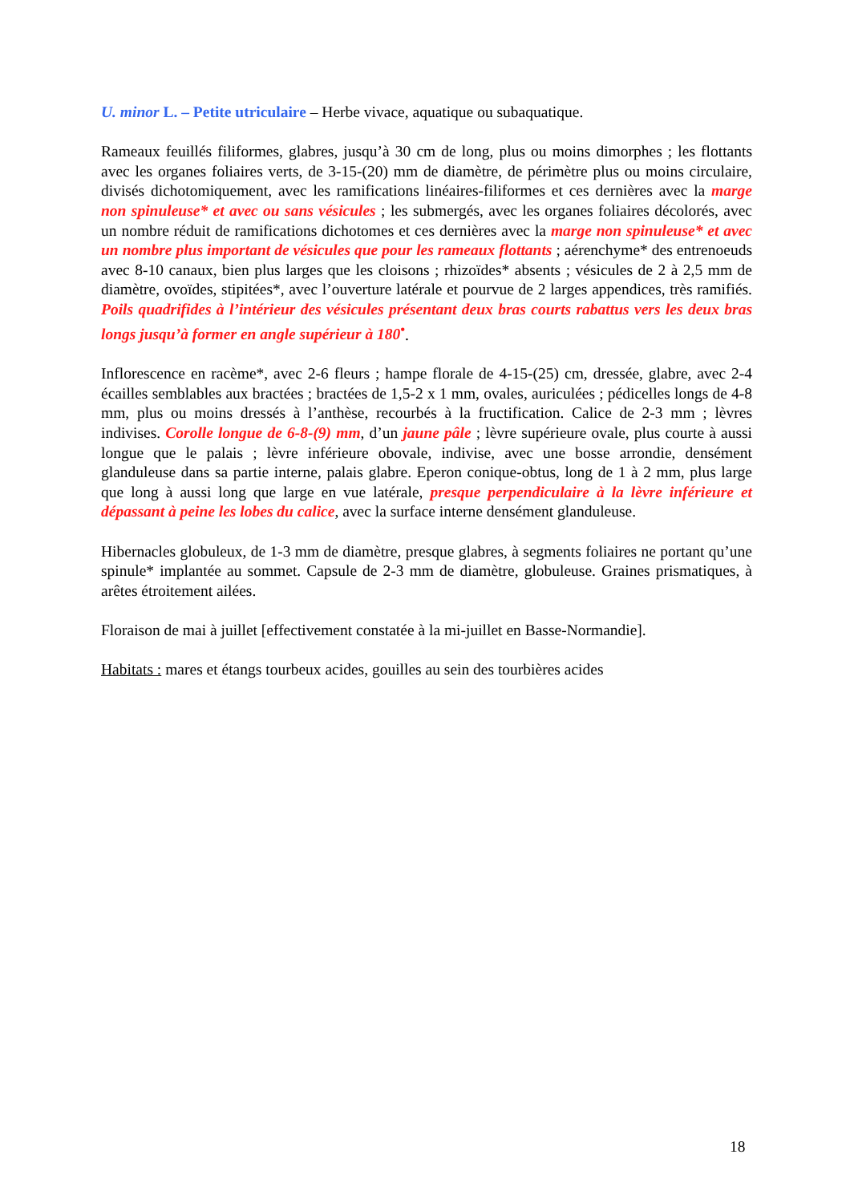U. minor L. – Petite utriculaire – Herbe vivace, aquatique ou subaquatique.
Rameaux feuillés filiformes, glabres, jusqu’à 30 cm de long, plus ou moins dimorphes ; les flottants avec les organes foliaires verts, de 3-15-(20) mm de diamètre, de périmètre plus ou moins circulaire, divisés dichotomiquement, avec les ramifications linéaires-filiformes et ces dernières avec la marge non spinuleuse* et avec ou sans vésicules ; les submergés, avec les organes foliaires décolorés, avec un nombre réduit de ramifications dichotomes et ces dernières avec la marge non spinuleuse* et avec un nombre plus important de vésicules que pour les rameaux flottants ; aérenchyme* des entrenoeuds avec 8-10 canaux, bien plus larges que les cloisons ; rhizoïdes* absents ; vésicules de 2 à 2,5 mm de diamètre, ovoïdes, stipitées*, avec l’ouverture latérale et pourvue de 2 larges appendices, très ramifiés. Poils quadrifides à l’intérieur des vésicules présentant deux bras courts rabattus vers les deux bras longs jusqu’à former en angle supérieur à 180<sup>•</sup>.
Inflorescence en racème*, avec 2-6 fleurs ; hampe florale de 4-15-(25) cm, dressée, glabre, avec 2-4 écailles semblables aux bractées ; bractées de 1,5-2 x 1 mm, ovales, auriculées ; pédicelles longs de 4-8 mm, plus ou moins dressés à l’anthèse, recourbés à la fructification. Calice de 2-3 mm ; lèvres indivises. Corolle longue de 6-8-(9) mm, d’un jaune pâle ; lèvre supérieure ovale, plus courte à aussi longue que le palais ; lèvre inférieure obovale, indivise, avec une bosse arrondie, densément glanduleuse dans sa partie interne, palais glabre. Eperon conique-obtus, long de 1 à 2 mm, plus large que long à aussi long que large en vue latérale, presque perpendiculaire à la lèvre inférieure et dépassant à peine les lobes du calice, avec la surface interne densément glanduleuse.
Hibernacles globuleux, de 1-3 mm de diamètre, presque glabres, à segments foliaires ne portant qu’une spinule* implantée au sommet. Capsule de 2-3 mm de diamètre, globuleuse. Graines prismatiques, à arêtes étroitement ailées.
Floraison de mai à juillet [effectivement constatée à la mi-juillet en Basse-Normandie].
Habitats : mares et étangs tourbeux acides, gouilles au sein des tourbières acides
18